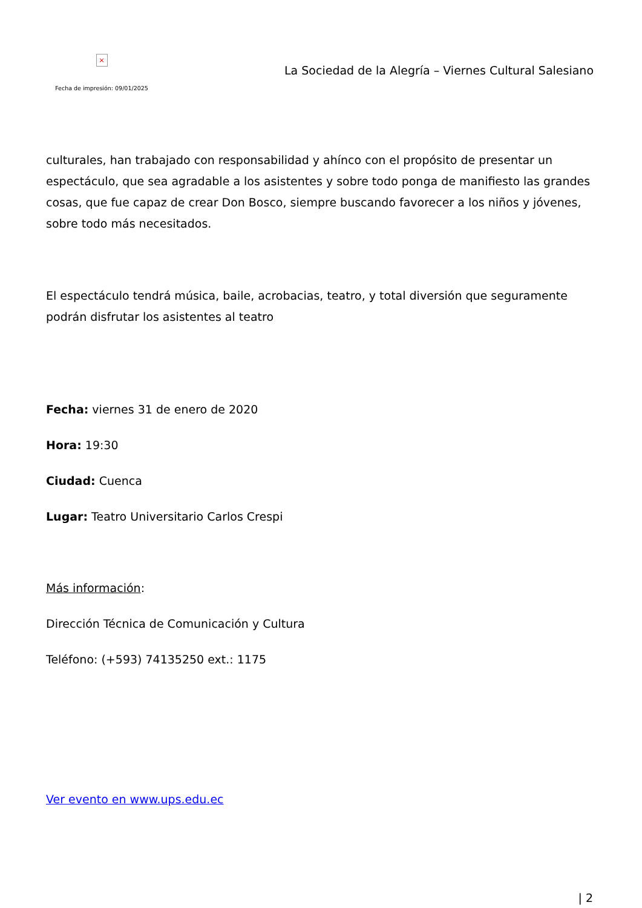×
Fecha de impresión: 09/01/2025
La Sociedad de la Alegría – Viernes Cultural Salesiano
culturales, han trabajado con responsabilidad y ahínco con el propósito de presentar un espectáculo, que sea agradable a los asistentes y sobre todo ponga de manifiesto las grandes cosas, que fue capaz de crear Don Bosco, siempre buscando favorecer a los niños y jóvenes, sobre todo más necesitados.
El espectáculo tendrá música, baile, acrobacias, teatro, y total diversión que seguramente podrán disfrutar los asistentes al teatro
Fecha: viernes 31 de enero de 2020
Hora: 19:30
Ciudad: Cuenca
Lugar: Teatro Universitario Carlos Crespi
Más información:
Dirección Técnica de Comunicación y Cultura
Teléfono: (+593) 74135250 ext.: 1175
Ver evento en www.ups.edu.ec
| 2